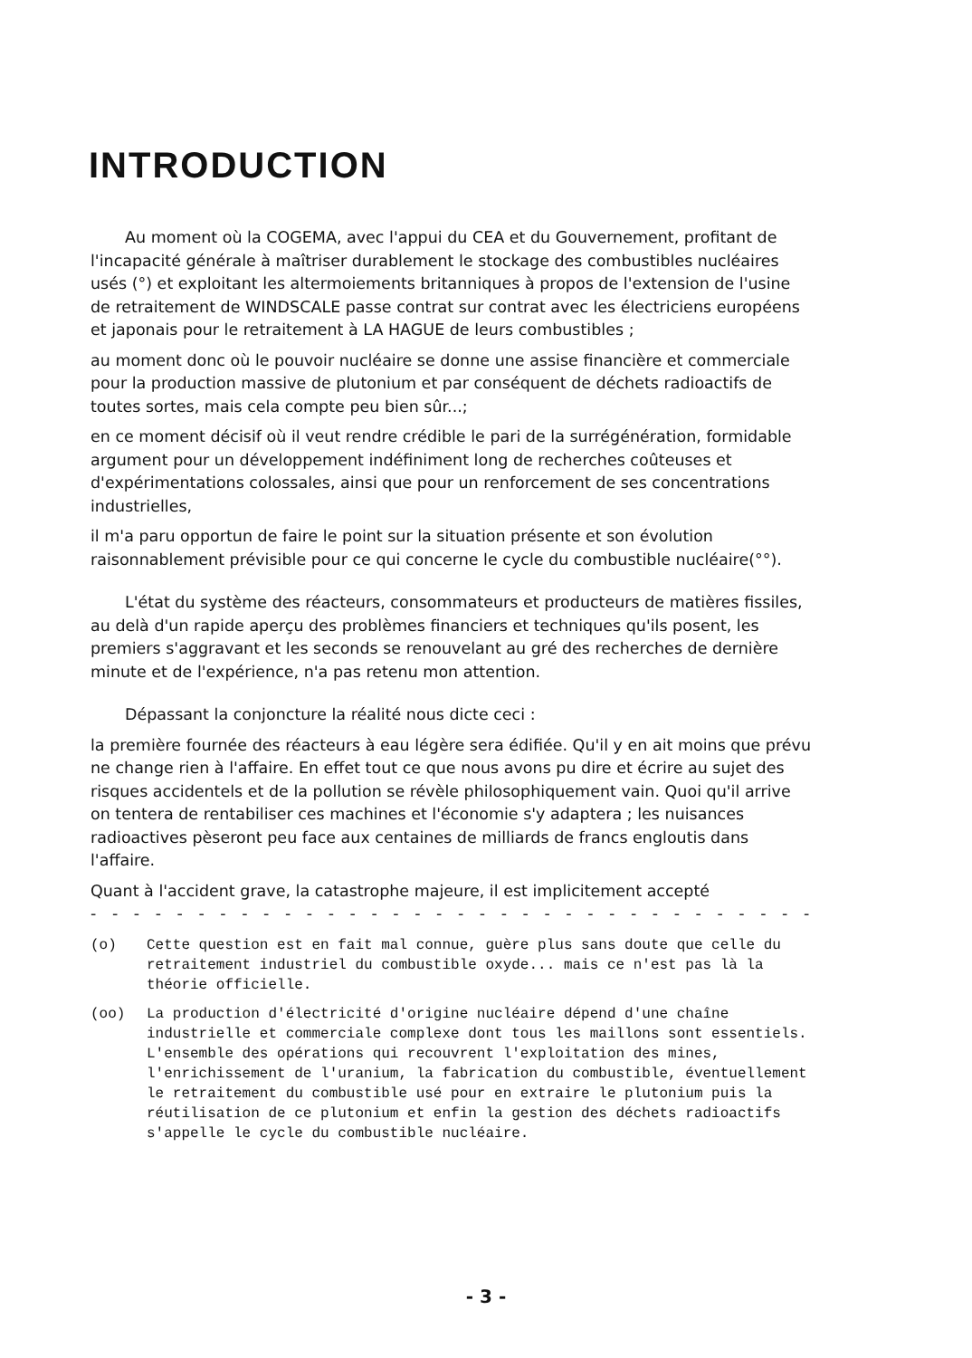INTRODUCTION
Au moment où la COGEMA, avec l'appui du CEA et du Gouvernement, profitant de l'incapacité générale à maîtriser durablement le stockage des combustibles nucléaires usés (°) et exploitant les altermoiements britanniques à propos de l'extension de l'usine de retraitement de WINDSCALE passe contrat sur contrat avec les électriciens européens et japonais pour le retraitement à LA HAGUE de leurs combustibles ;
au moment donc où le pouvoir nucléaire se donne une assise financière et commerciale pour la production massive de plutonium et par conséquent de déchets radioactifs de toutes sortes, mais cela compte peu bien sûr...;
en ce moment décisif où il veut rendre crédible le pari de la surrégénération, formidable argument pour un développement indéfiniment long de recherches coûteuses et d'expérimentations colossales, ainsi que pour un renforcement de ses concentrations industrielles,
il m'a paru opportun de faire le point sur la situation présente et son évolution raisonnablement prévisible pour ce qui concerne le cycle du combustible nucléaire(°°).
L'état du système des réacteurs, consommateurs et producteurs de matières fissiles, au delà d'un rapide aperçu des problèmes financiers et techniques qu'ils posent, les premiers s'aggravant et les seconds se renouvelant au gré des recherches de dernière minute et de l'expérience, n'a pas retenu mon attention.
Dépassant la conjoncture la réalité nous dicte ceci :
la première fournée des réacteurs à eau légère sera édifiée. Qu'il y en ait moins que prévu ne change rien à l'affaire. En effet tout ce que nous avons pu dire et écrire au sujet des risques accidentels et de la pollution se révèle philosophiquement vain. Quoi qu'il arrive on tentera de rentabiliser ces machines et l'économie s'y adaptera ; les nuisances radioactives pèseront peu face aux centaines de milliards de francs engloutis dans l'affaire.
Quant à l'accident grave, la catastrophe majeure, il est implicitement accepté
- - - - - - - - - - - - - - - - - - - - - - - - - - - - - - - - - - - - - - - -
(o) Cette question est en fait mal connue, guère plus sans doute que celle du retraitement industriel du combustible oxyde... mais ce n'est pas là la théorie officielle.
(oo) La production d'électricité d'origine nucléaire dépend d'une chaîne industrielle et commerciale complexe dont tous les maillons sont essentiels. L'ensemble des opérations qui recouvrent l'exploitation des mines, l'enrichissement de l'uranium, la fabrication du combustible, éventuellement le retraitement du combustible usé pour en extraire le plutonium puis la réutilisation de ce plutonium et enfin la gestion des déchets radioactifs s'appelle le cycle du combustible nucléaire.
- 3 -